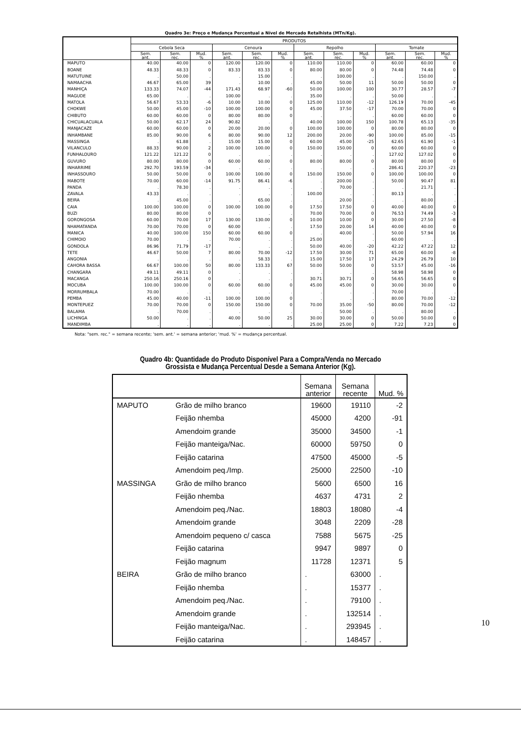Quadro 3e: Preço e Mudança Percentual a Nível de Mercado Retalhista (MTn/Kg).
| | PRODUTOS | | | | | | | | | | | |
| --- | --- | --- | --- | --- | --- | --- | --- | --- | --- | --- | --- | --- |
| | Cebola Seca | | | Cenoura | | | Repolho | | | Tomate | | |
| | Sem. ant. | Sem. rec. | Mud. % | Sem. ant. | Sem. rec. | Mud. % | Sem. ant. | Sem. rec. | Mud. % | Sem. ant. | Sem. rec. | Mud. % |
| MAPUTO | 40.00 | 40.00 | 0 | 120.00 | 120.00 | 0 | 110.00 | 110.00 | 0 | 60.00 | 60.00 | 0 |
| BOANE | 48.33 | 48.33 | 0 | 83.33 | 83.33 | 0 | 80.00 | 80.00 | 0 | 74.48 | 74.48 | 0 |
| MATUTUINE | . | 50.00 | . | . | 15.00 | . | . | 100.00 | . | . | 150.00 | . |
| NAMAACHA | 46.67 | 65.00 | 39 | . | 10.00 | . | 45.00 | 50.00 | 11 | 50.00 | 50.00 | 0 |
| MANHIÇA | 133.33 | 74.07 | -44 | 171.43 | 68.97 | -60 | 50.00 | 100.00 | 100 | 30.77 | 28.57 | -7 |
| MAGUDE | 65.00 | . | . | 100.00 | . | . | 35.00 | . | . | 50.00 | . | . |
| MATOLA | 56.67 | 53.33 | -6 | 10.00 | 10.00 | 0 | 125.00 | 110.00 | -12 | 126.19 | 70.00 | -45 |
| CHOKWE | 50.00 | 45.00 | -10 | 100.00 | 100.00 | 0 | 45.00 | 37.50 | -17 | 70.00 | 70.00 | 0 |
| CHIBUTO | 60.00 | 60.00 | 0 | 80.00 | 80.00 | 0 | . | . | . | 60.00 | 60.00 | 0 |
| CHICUALACUALA | 50.00 | 62.17 | 24 | 90.82 | . | . | 40.00 | 100.00 | 150 | 100.78 | 65.13 | -35 |
| MANJACAZE | 60.00 | 60.00 | 0 | 20.00 | 20.00 | 0 | 100.00 | 100.00 | 0 | 80.00 | 80.00 | 0 |
| INHAMBANE | 85.00 | 90.00 | 6 | 80.00 | 90.00 | 12 | 200.00 | 20.00 | -90 | 100.00 | 85.00 | -15 |
| MASSINGA | . | 61.88 | . | 15.00 | 15.00 | 0 | 60.00 | 45.00 | -25 | 62.65 | 61.90 | -1 |
| VILANCULO | 88.33 | 90.00 | 2 | 100.00 | 100.00 | 0 | 150.00 | 150.00 | 0 | 60.00 | 60.00 | 0 |
| FUNHALOURO | 121.22 | 121.22 | 0 | . | . | . | . | . | . | 127.02 | 127.02 | 0 |
| GUVURO | 80.00 | 80.00 | 0 | 60.00 | 60.00 | 0 | 80.00 | 80.00 | 0 | 80.00 | 80.00 | 0 |
| INHARRIME | 292.70 | 193.59 | -34 | . | . | . | . | . | . | 286.41 | 220.37 | -23 |
| INHASSOURO | 50.00 | 50.00 | 0 | 100.00 | 100.00 | 0 | 150.00 | 150.00 | 0 | 100.00 | 100.00 | 0 |
| MABOTE | 70.00 | 60.00 | -14 | 91.75 | 86.41 | -6 | . | 200.00 | . | 50.00 | 90.47 | 81 |
| PANDA | . | 78.30 | . | . | . | . | . | 70.00 | . | . | 21.71 | . |
| ZAVALA | 43.33 | . | . | . | . | . | 100.00 | . | . | 80.13 | . | . |
| BEIRA | . | 45.00 | . | . | 65.00 | . | . | 20.00 | . | . | 80.00 | . |
| CAIA | 100.00 | 100.00 | 0 | 100.00 | 100.00 | 0 | 17.50 | 17.50 | 0 | 40.00 | 40.00 | 0 |
| BUZI | 80.00 | 80.00 | 0 | . | . | . | 70.00 | 70.00 | 0 | 76.53 | 74.49 | -3 |
| GORONGOSA | 60.00 | 70.00 | 17 | 130.00 | 130.00 | 0 | 10.00 | 10.00 | 0 | 30.00 | 27.50 | -8 |
| NHAMATANDA | 70.00 | 70.00 | 0 | 60.00 | . | . | 17.50 | 20.00 | 14 | 40.00 | 40.00 | 0 |
| MANICA | 40.00 | 100.00 | 150 | 60.00 | 60.00 | 0 | . | 40.00 | . | 50.00 | 57.94 | 16 |
| CHIMOIO | 70.00 | . | . | 70.00 | . | . | 25.00 | . | . | 60.00 | . | . |
| GONDOLA | 86.96 | 71.79 | -17 | . | . | . | 50.00 | 40.00 | -20 | 42.22 | 47.22 | 12 |
| TETE | 46.67 | 50.00 | 7 | 80.00 | 70.00 | -12 | 17.50 | 30.00 | 71 | 65.00 | 60.00 | -8 |
| ANGONIA | . | . | . | . | 58.33 | . | 15.00 | 17.50 | 17 | 24.29 | 26.79 | 10 |
| CAHORA BASSA | 66.67 | 100.00 | 50 | 80.00 | 133.33 | 67 | 50.00 | 50.00 | 0 | 53.57 | 45.00 | -16 |
| CHANGARA | 49.11 | 49.11 | 0 | . | . | . | . | . | . | 58.98 | 58.98 | 0 |
| MACANGA | 250.16 | 250.16 | 0 | . | . | . | 30.71 | 30.71 | 0 | 56.65 | 56.65 | 0 |
| MOCUBA | 100.00 | 100.00 | 0 | 60.00 | 60.00 | 0 | 45.00 | 45.00 | 0 | 30.00 | 30.00 | 0 |
| MORRUMBALA | 70.00 | . | . | . | . | . | . | . | . | 70.00 | . | . |
| PEMBA | 45.00 | 40.00 | -11 | 100.00 | 100.00 | 0 | . | . | . | 80.00 | 70.00 | -12 |
| MONTEPUEZ | 70.00 | 70.00 | 0 | 150.00 | 150.00 | 0 | 70.00 | 35.00 | -50 | 80.00 | 70.00 | -12 |
| BALAMA | . | 70.00 | . | . | . | . | . | 50.00 | . | . | 80.00 | . |
| LICHINGA | 50.00 | . | . | 40.00 | 50.00 | 25 | 30.00 | 30.00 | 0 | 50.00 | 50.00 | 0 |
| MANDIMBA | . | . | . | . | . | . | 25.00 | 25.00 | 0 | 7.22 | 7.23 | 0 |
Nota: "sem. rec." = semana recente; 'sem. ant.' = semana anterior; 'mud. %' = mudança percentual.
Quadro 4b: Quantidade do Produto Disponível Para a Compra/Venda no Mercado
Grossista e Mudança Percentual Desde a Semana Anterior (Kg).
| | | Semana anterior | Semana recente | Mud. % |
| --- | --- | --- | --- | --- |
| MAPUTO | Grão de milho branco | 19600 | 19110 | -2 |
| | Feijão nhemba | 45000 | 4200 | -91 |
| | Amendoim grande | 35000 | 34500 | -1 |
| | Feijão manteiga/Nac. | 60000 | 59750 | 0 |
| | Feijão catarina | 47500 | 45000 | -5 |
| | Amendoim peq./Imp. | 25000 | 22500 | -10 |
| MASSINGA | Grão de milho branco | 5600 | 6500 | 16 |
| | Feijão nhemba | 4637 | 4731 | 2 |
| | Amendoim peq./Nac. | 18803 | 18080 | -4 |
| | Amendoim grande | 3048 | 2209 | -28 |
| | Amendoim pequeno c/ casca | 7588 | 5675 | -25 |
| | Feijão catarina | 9947 | 9897 | 0 |
| | Feijão magnum | 11728 | 12371 | 5 |
| BEIRA | Grão de milho branco | . | 63000 | . |
| | Feijão nhemba | . | 15377 | . |
| | Amendoim peq./Nac. | . | 79100 | . |
| | Amendoim grande | . | 132514 | . |
| | Feijão manteiga/Nac. | . | 293945 | . |
| | Feijão catarina | . | 148457 | . |
10